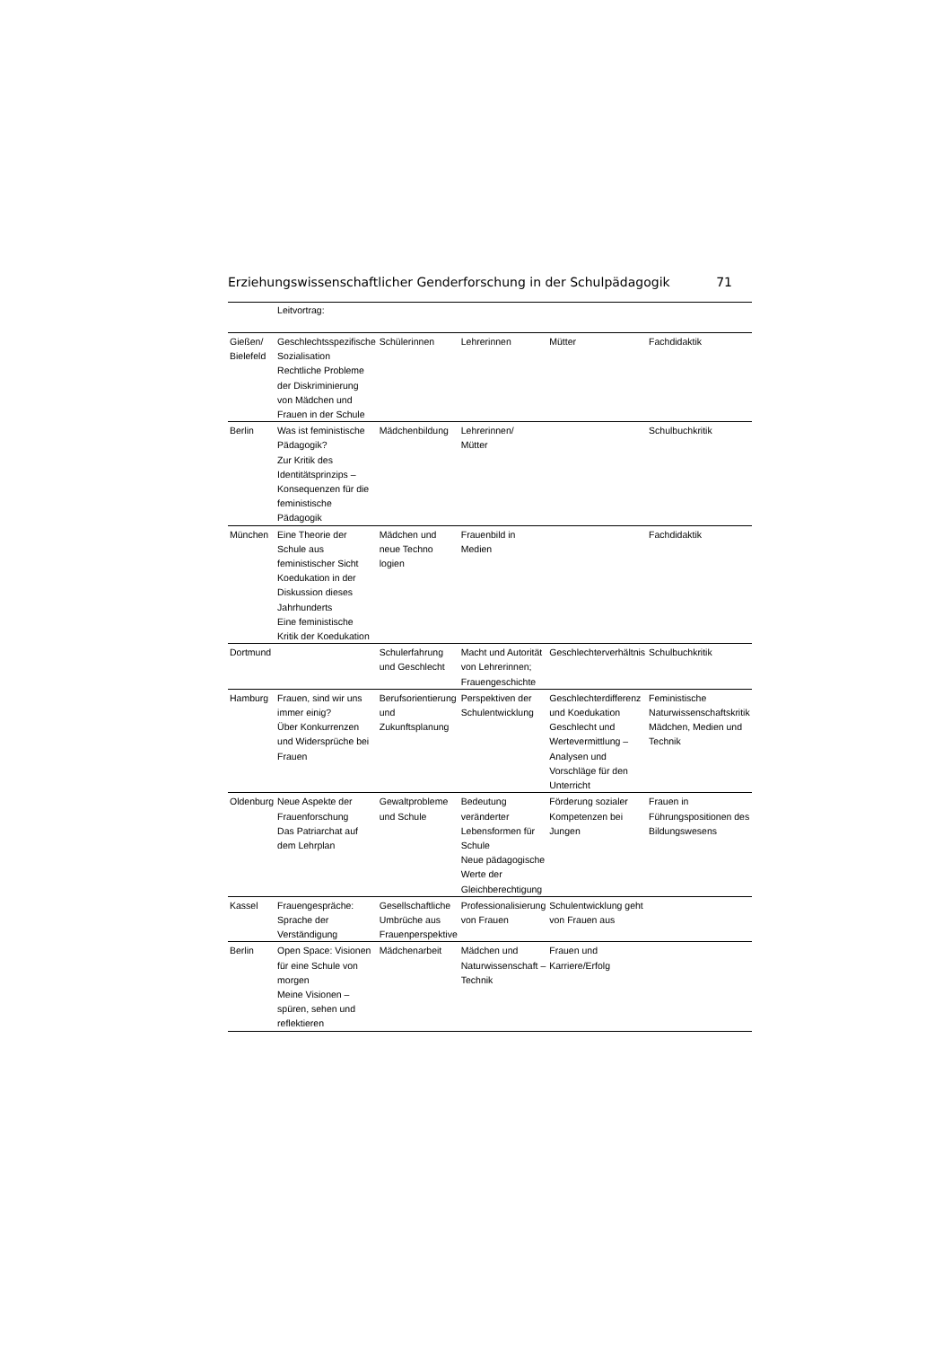Erziehungswissenschaftlicher Genderforschung in der Schulpädagogik 71
| | Leitvortrag: | | | | |
| Gießen/ Bielefeld | Geschlechtsspezifische Sozialisation Rechtliche Probleme der Diskriminierung von Mädchen und Frauen in der Schule | Schülerinnen | Lehrerinnen | Mütter | Fachdidaktik |
| Berlin | Was ist feministische Pädagogik? Zur Kritik des Identitätsprinzips – Konsequenzen für die feministische Pädagogik | Mädchenbildung | Lehrerinnen/ Mütter | | Schulbuchkritik |
| München | Eine Theorie der Schule aus feministischer Sicht Koedukation in der Diskussion dieses Jahrhunderts Eine feministische Kritik der Koedukation | Mädchen und neue Techno logien | Frauenbild in Medien | | Fachdidaktik |
| Dortmund | | Schulerfahrung und Geschlecht | Macht und Autorität von Lehrerinnen; Frauengeschichte | Geschlechterverhältnis | Schulbuchkritik |
| Hamburg | Frauen, sind wir uns immer einig? Über Konkurrenzen und Widersprüche bei Frauen | Berufsorientierung und Zukunftsplanung | Perspektiven der Schulentwicklung | Geschlechterdifferenz und Koedukation Geschlecht und Wertevermittlung – Analysen und Vorschläge für den Unterricht | Feministische Naturwissenschaftskritik Mädchen, Medien und Technik |
| Oldenburg | Neue Aspekte der Frauenforschung Das Patriarchat auf dem Lehrplan | Gewaltprobleme und Schule | Bedeutung veränderter Lebensformen für Schule Neue pädagogische Werte der Gleichberechtigung | Förderung sozialer Kompetenzen bei Jungen | Frauen in Führungspositionen des Bildungswesens |
| Kassel | Frauengespräche: Sprache der Verständigung | Gesellschaftliche Umbrüche aus Frauenperspektive | Professionalisierung von Frauen | Schulentwicklung geht von Frauen aus | |
| Berlin | Open Space: Visionen für eine Schule von morgen Meine Visionen – spüren, sehen und reflektieren | Mädchenarbeit | Mädchen und Naturwissenschaft –Technik | Frauen und Karriere/Erfolg | |